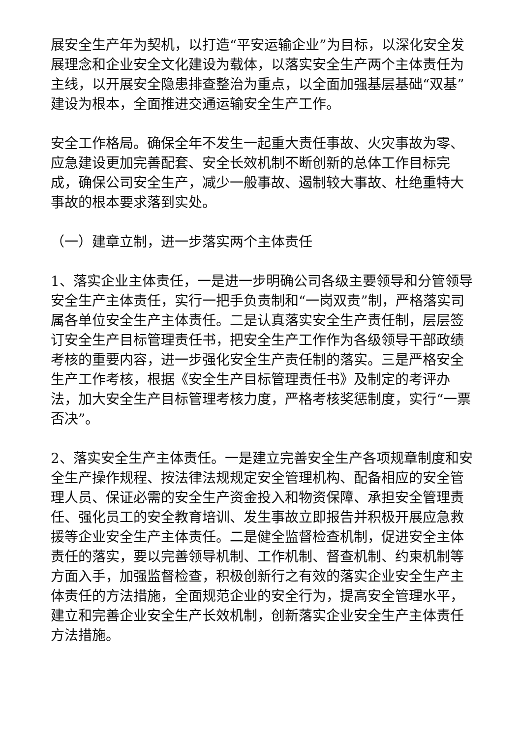展安全生产年为契机，以打造“平安运输企业”为目标，以深化安全发展理念和企业安全文化建设为载体，以落实安全生产两个主体责任为主线，以开展安全隐患排查整治为重点，以全面加强基层基础“双基”建设为根本，全面推进交通运输安全生产工作。
安全工作格局。确保全年不发生一起重大责任事故、火灾事故为零、应急建设更加完善配套、安全长效机制不断创新的总体工作目标完成，确保公司安全生产，减少一般事故、遏制较大事故、杜绝重特大事故的根本要求落到实处。
（一）建章立制，进一步落实两个主体责任
1、落实企业主体责任，一是进一步明确公司各级主要领导和分管领导安全生产主体责任，实行一把手负责制和“一岗双责”制，严格落实司属各单位安全生产主体责任。二是认真落实安全生产责任制，层层签订安全生产目标管理责任书，把安全生产工作作为各级领导干部政绩考核的重要内容，进一步强化安全生产责任制的落实。三是严格安全生产工作考核，根据《安全生产目标管理责任书》及制定的考评办法，加大安全生产目标管理考核力度，严格考核奖惩制度，实行“一票否决”。
2、落实安全生产主体责任。一是建立完善安全生产各项规章制度和安全生产操作规程、按法律法规规定安全管理机构、配备相应的安全管理人员、保证必需的安全生产资金投入和物资保障、承担安全管理责任、强化员工的安全教育培训、发生事故立即报告并积极开展应急救援等企业安全生产主体责任。二是健全监督检查机制，促进安全主体责任的落实，要以完善领导机制、工作机制、督查机制、约束机制等方面入手，加强监督检查，积极创新行之有效的落实企业安全生产主体责任的方法措施，全面规范企业的安全行为，提高安全管理水平，建立和完善企业安全生产长效机制，创新落实企业安全生产主体责任方法措施。